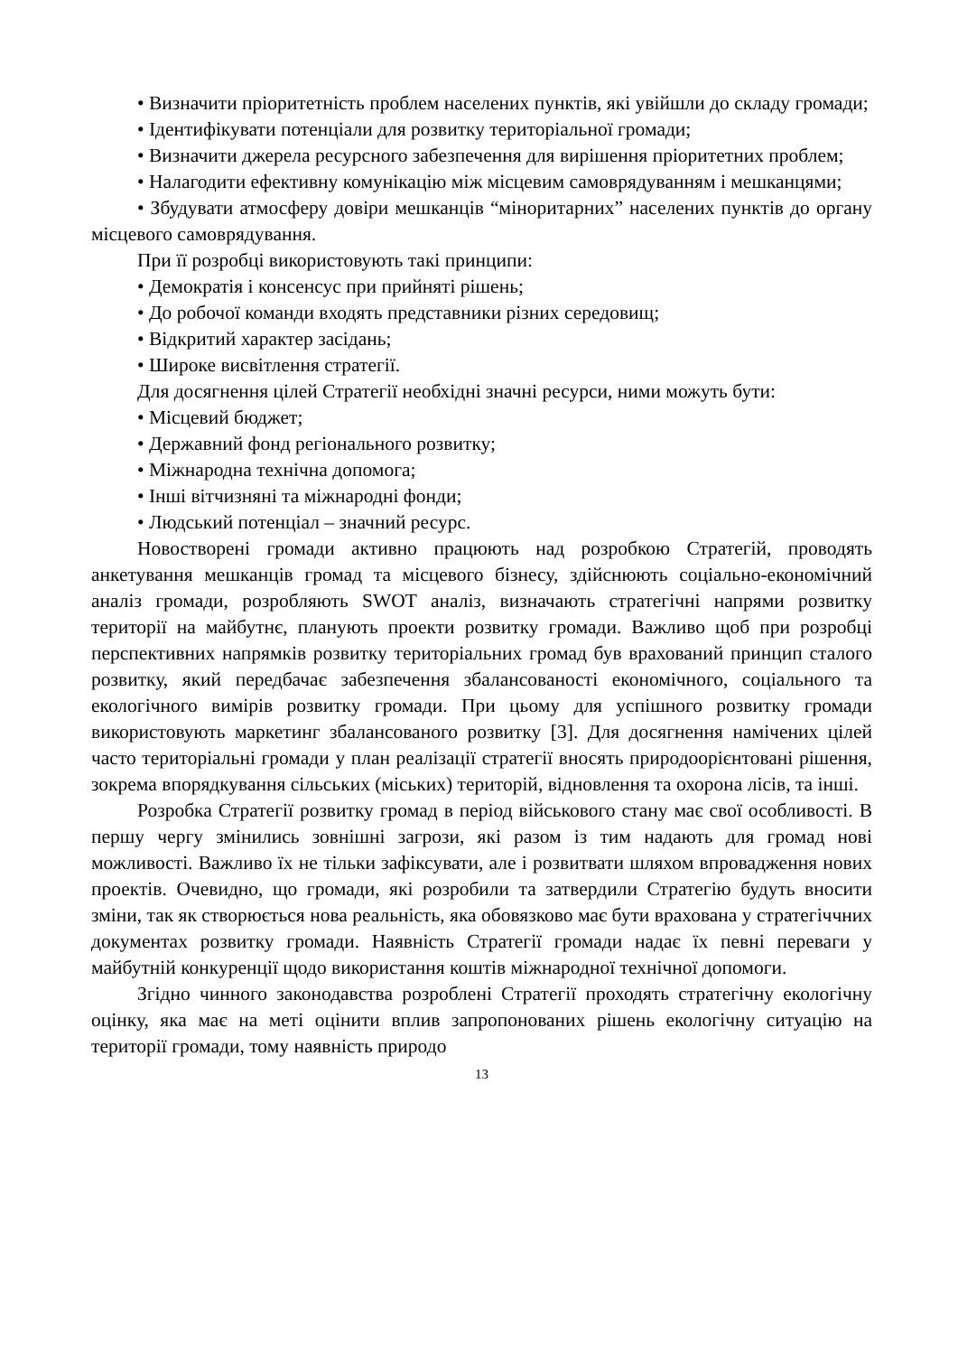• Визначити пріоритетність проблем населених пунктів, які увійшли до складу громади;
• Ідентифікувати потенціали для розвитку територіальної громади;
• Визначити джерела ресурсного забезпечення для вирішення пріоритетних проблем;
• Налагодити ефективну комунікацію між місцевим самоврядуванням і мешканцями;
• Збудувати атмосферу довіри мешканців “міноритарних” населених пунктів до органу місцевого самоврядування.
При її розробці використовують такі принципи:
• Демократія і консенсус при прийняті рішень;
• До робочої команди входять представники різних середовищ;
• Відкритий характер засідань;
• Широке висвітлення стратегії.
Для досягнення цілей Стратегії необхідні значні ресурси, ними можуть бути:
• Місцевий бюджет;
• Державний фонд регіонального розвитку;
• Міжнародна технічна допомога;
• Інші вітчизняні та міжнародні фонди;
• Людський потенціал – значний ресурс.
Новостворені громади активно працюють над розробкою Стратегій, проводять анкетування мешканців громад та місцевого бізнесу, здійснюють соціально-економічний аналіз громади, розробляють SWOT аналіз, визначають стратегічні напрями розвитку території на майбутнє, планують проекти розвитку громади. Важливо щоб при розробці перспективних напрямків розвитку територіальних громад був врахований принцип сталого розвитку, який передбачає забезпечення збалансованості економічного, соціального та екологічного вимірів розвитку громади. При цьому для успішного розвитку громади використовують маркетинг збалансованого розвитку [3]. Для досягнення намічених цілей часто територіальні громади у план реалізації стратегії вносять природоорієнтовані рішення, зокрема впорядкування сільських (міських) територій, відновлення та охорона лісів, та інші.
Розробка Стратегії розвитку громад в період військового стану має свої особливості. В першу чергу змінились зовнішні загрози, які разом із тим надають для громад нові можливості. Важливо їх не тільки зафіксувати, але і розвитвати шляхом впровадження нових проектів. Очевидно, що громади, які розробили та затвердили Стратегію будуть вносити зміни, так як створюється нова реальність, яка обовязково має бути врахована у стратегіччних документах розвитку громади. Наявність Стратегії громади надає їх певні переваги у майбутній конкуренції щодо використання коштів міжнародної технічної допомоги.
Згідно чинного законодавства розроблені Стратегії проходять стратегічну екологічну оцінку, яка має на меті оцінити вплив запропонованих рішень екологічну ситуацію на території громади, тому наявність природо
13